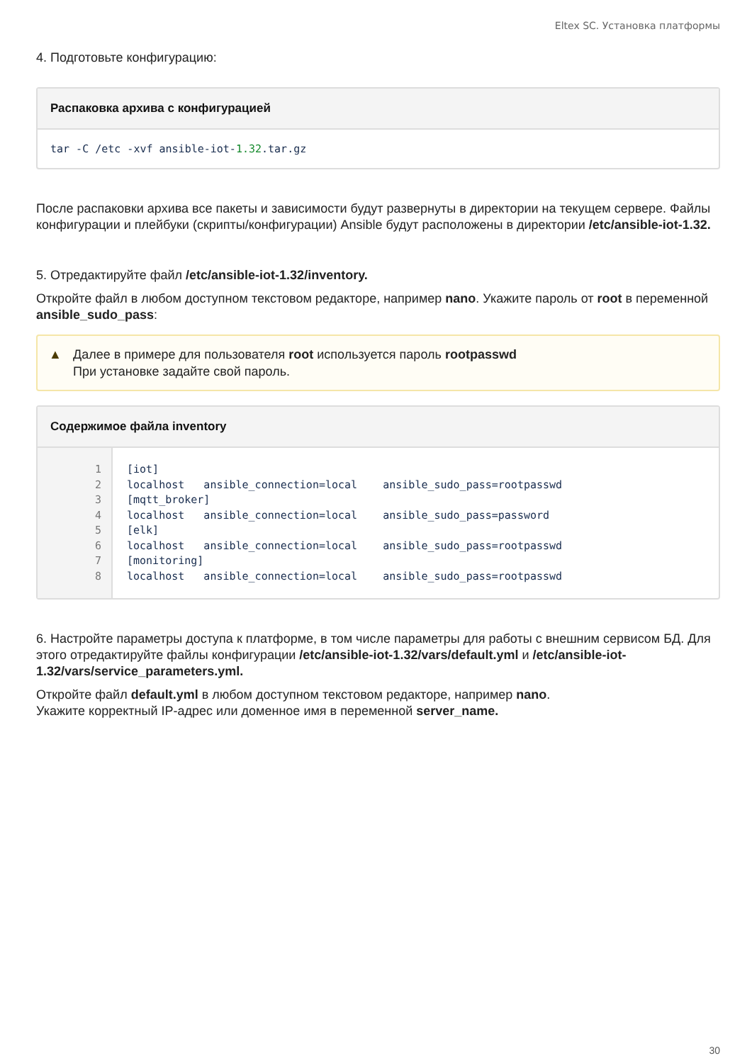Eltex SC. Установка платформы
4. Подготовьте конфигурацию:
Распаковка архива с конфигурацией
tar -C /etc -xvf ansible-iot-1.32.tar.gz
После распаковки архива все пакеты и зависимости будут развернуты в директории на текущем сервере. Файлы конфигурации и плейбуки (скрипты/конфигурации) Ansible будут расположены в директории /etc/ansible-iot-1.32.
5. Отредактируйте файл /etc/ansible-iot-1.32/inventory.
Откройте файл в любом доступном текстовом редакторе, например nano. Укажите пароль от root в переменной ansible_sudo_pass:
▲ Далее в примере для пользователя root используется пароль rootpasswd
При установке задайте свой пароль.
Содержимое файла inventory
| 1 | [iot] |
| 2 | localhost ansible_connection=local ansible_sudo_pass=rootpasswd |
| 3 | [mqtt_broker] |
| 4 | localhost ansible_connection=local ansible_sudo_pass=password |
| 5 | [elk] |
| 6 | localhost ansible_connection=local ansible_sudo_pass=rootpasswd |
| 7 | [monitoring] |
| 8 | localhost ansible_connection=local ansible_sudo_pass=rootpasswd |
6. Настройте параметры доступа к платформе, в том числе параметры для работы с внешним сервисом БД. Для этого отредактируйте файлы конфигурации /etc/ansible-iot-1.32/vars/default.yml и /etc/ansible-iot-1.32/vars/service_parameters.yml.
Откройте файл default.yml в любом доступном текстовом редакторе, например nano.
Укажите корректный IP-адрес или доменное имя в переменной server_name.
30